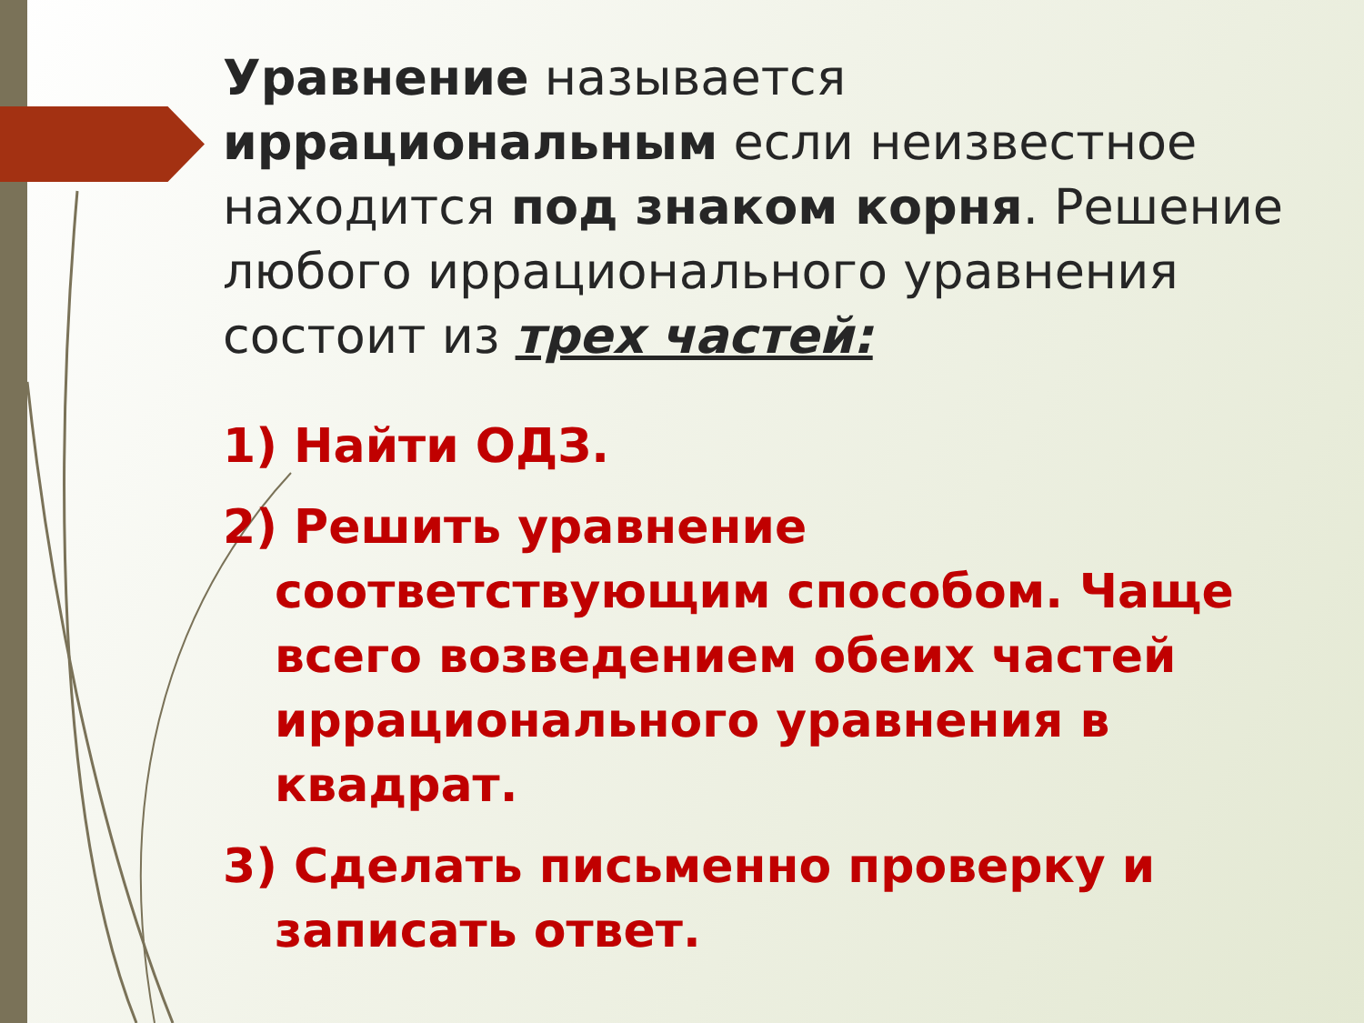Уравнение называется иррациональным если неизвестное находится под знаком корня. Решение любого иррационального уравнения состоит из трех частей:
1) Найти ОДЗ.
2) Решить уравнение соответствующим способом. Чаще всего возведением обеих частей иррационального уравнения в квадрат.
3) Сделать письменно проверку и записать ответ.